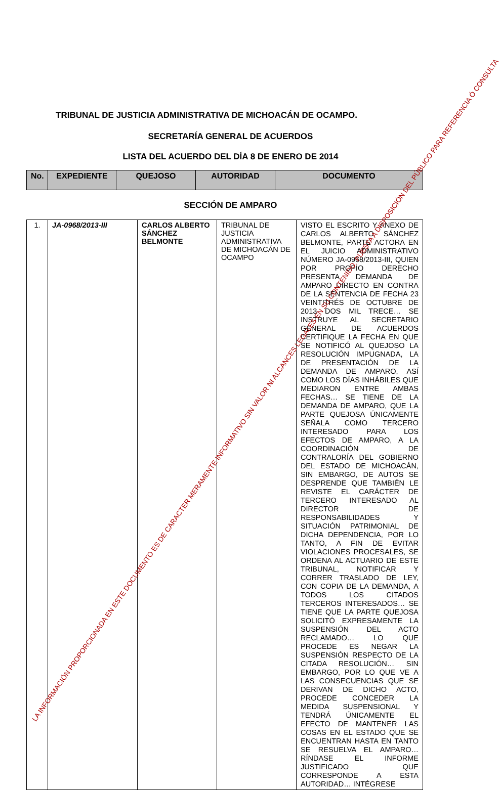TRIBUNAL DE JUSTICIA ADMINISTRATIVA DE MICHOACÁN DE OCAMPO.
SECRETARÍA GENERAL DE ACUERDOS
LISTA DEL ACUERDO DEL DÍA 8 DE ENERO DE 2014
| No. | EXPEDIENTE | QUEJOSO | AUTORIDAD | DOCUMENTO |
| --- | --- | --- | --- | --- |
SECCIÓN DE AMPARO
| 1. | JA-0968/2013-III | CARLOS ALBERTO SÁNCHEZ BELMONTE | TRIBUNAL DE JUSTICIA ADMINISTRATIVA DE MICHOACÁN DE OCAMPO | VISTO EL ESCRITO Y ANEXO DE CARLOS ALBERTO SÁNCHEZ BELMONTE, PARTE ACTORA EN EL JUICIO ADMINISTRATIVO NÚMERO JA-0968/2013-III, QUIEN POR PROPIO DERECHO PRESENTA DEMANDA DE AMPARO DIRECTO EN CONTRA DE LA SENTENCIA DE FECHA 23 VEINTITRÉS DE OCTUBRE DE 2013 DOS MIL TRECE… SE INSTRUYE AL SECRETARIO GENERAL DE ACUERDOS CERTIFIQUE LA FECHA EN QUE SE NOTIFICÓ AL QUEJOSO LA RESOLUCIÓN IMPUGNADA, LA DE PRESENTACIÓN DE LA DEMANDA DE AMPARO, ASÍ COMO LOS DÍAS INHÁBILES QUE MEDIARON ENTRE AMBAS FECHAS… SE TIENE DE LA DEMANDA DE AMPARO, QUE LA PARTE QUEJOSA ÚNICAMENTE SEÑALA COMO TERCERO INTERESADO PARA LOS EFECTOS DE AMPARO, A LA COORDINACIÓN DE CONTRALORÍA DEL GOBIERNO DEL ESTADO DE MICHOACÁN, SIN EMBARGO, DE AUTOS SE DESPRENDE QUE TAMBIÉN LE REVISTE EL CARÁCTER DE TERCERO INTERESADO AL DIRECTOR DE RESPONSABILIDADES Y SITUACIÓN PATRIMONIAL DE DICHA DEPENDENCIA, POR LO TANTO, A FIN DE EVITAR VIOLACIONES PROCESALES, SE ORDENA AL ACTUARIO DE ESTE TRIBUNAL, NOTIFICAR Y CORRER TRASLADO DE LEY, CON COPIA DE LA DEMANDA, A TODOS LOS CITADOS TERCEROS INTERESADOS… SE TIENE QUE LA PARTE QUEJOSA SOLICITÓ EXPRESAMENTE LA SUSPENSIÓN DEL ACTO RECLAMADO… LO QUE PROCEDE ES NEGAR LA SUSPENSIÓN RESPECTO DE LA CITADA RESOLUCIÓN… SIN EMBARGO, POR LO QUE VE A LAS CONSECUENCIAS QUE SE DERIVAN DE DICHO ACTO, PROCEDE CONCEDER LA MEDIDA SUSPENSIONAL Y TENDRÁ ÚNICAMENTE EL EFECTO DE MANTENER LAS COSAS EN EL ESTADO QUE SE ENCUENTRAN HASTA EN TANTO SE RESUELVA EL AMPARO… RÍNDASE EL INFORME JUSTIFICADO QUE CORRESPONDE A ESTA AUTORIDAD… INTÉGRESE |
LA INFORMACIÓN PROPORCIONADA EN ESTE DOCUMENTO ES DE CARACTER MERAMENTE INFORMATIVO SIN VALOR NI ALCANCES LEGALES EN SU CONTENIDO, PUESTA A DISPOSICIÓN DEL PÚBLICO PARA REFERENCIA Ó CONSULTA